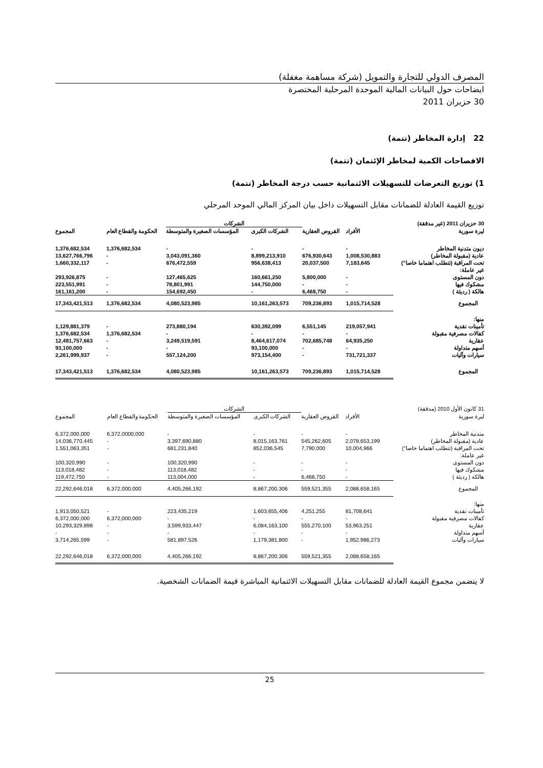المصرف الدولي للتجارة والتمويل (شركة مساهمة مغفلة)
ايضاحات حول البيانات المالية الموحدة المرحلية المختصرة
30 حزيران 2011
22 إدارة المخاطر (تتمة)
الافصاحات الكمية لمخاطر الإئتمان (تتمة)
1) توزيع التعرضات للتسهيلات الائتمانية حسب درجة المخاطر (تتمة)
توزيع القيمة العادلة للضمانات مقابل التسهيلات داخل بيان المركز المالي الموحد المرحلي
| 30 حزيران 2011 (غير مدققة) | | | الشركات | | | |
| ليرة سورية | الأفراد | القروض العقارية | الشركات الكبرى | المؤسسات الصغيرة والمتوسطة | الحكومة والقطاع العام | المجموع |
| ديون متدنية المخاطر | - | - | - | - | 1,376,682,534 | 1,376,682,534 |
| عادية (مقبولة المخاطر) | 1,008,530,883 | 676,930,643 | 8,899,213,910 | 3,043,091,360 | - | 13,627,766,796 |
| تحت المراقبة (تتطلب اهتماما خاصا") | 7,183,645 | 20,037,500 | 956,638,413 | 676,472,559 | - | 1,660,332,117 |
| غير عاملة: | | | | | | |
| دون المستوى | - | 5,800,000 | 160,661,250 | 127,465,625 | - | 293,926,875 |
| مشكوك فيها | - | - | 144,750,000 | 78,801,991 | - | 223,551,991 |
| هالكة ( رديئة ) | - | 6,468,750 | - | 154,692,450 | - | 161,161,200 |
| المجموع | 1,015,714,528 | 709,236,893 | 10,161,263,573 | 4,080,523,985 | 1,376,682,534 | 17,343,421,513 |
| منها: | | | | | | |
| تأمينات نقدية | 219,057,941 | 6,551,145 | 630,392,099 | 273,880,194 | - | 1,129,881,379 |
| كفالات مصرفية مقبولة | - | - | - | - | 1,376,682,534 | 1,376,682,534 |
| عقارية | 64,935,250 | 702,685,748 | 8,464,617,074 | 3,249,519,591 | - | 12,481,757,663 |
| أسهم متداولة | - | - | 93,100,000 | - | - | 93,100,000 |
| سيارات وآليات | 731,721,337 | - | 973,154,400 | 557,124,200 | - | 2,261,999,937 |
| المجموع | 1,015,714,528 | 709,236,893 | 10,161,263,573 | 4,080,523,985 | 1,376,682,534 | 17,343,421,513 |
| 31 كانون الأول 2010 (مدققة) | | | الشركات | | | |
| ليرة سورية | الأفراد | القروض العقارية | الشركات الكبرى | المؤسسات الصغيرة والمتوسطة | الحكومة والقطاع العام | المجموع |
| متدنية المخاطر | - | - | - | - | 6,372,0000,000 | 6,372,000,000 |
| عادية (مقبولة المخاطر) | 2,078,653,199 | 545,262,605 | 8,015,163,761 | 3,397,690,880 | - | 14,036,770,445 |
| تحت المراقبة (تتطلب اهتماما خاصا") | 10,004,966 | 7,790,000 | 852,036,545 | 681,231,840 | - | 1,551,063,351 |
| غير عاملة: | | | | | | |
| دون المستوى | - | - | - | 100,320,990 | - | 100,320,990 |
| مشكوك فيها | - | - | - | 113,018,482 | - | 113,018,482 |
| هالكة ( رديئة ) | - | 6,468,750 | - | 113,004,000 | - | 119,472,750 |
| المجموع | 2,088,658,165 | 559,521,355 | 8,867,200,306 | 4,405,266,192 | 6,372,000,000 | 22,292,646,018 |
| منها: | | | | | | |
| تأمينات نقدية | 81,708,641 | 4,251,255 | 1,603,655,406 | 223,435,219 | - | 1,913,050,521 |
| كفالات مصرفية مقبولة | - | - | - | - | 6,372,000,000 | 6,372,000,000 |
| عقارية | 53,963,251 | 555,270,100 | 6,084,163,100 | 3,599,933,447 | - | 10,293,329,898 |
| أسهم متداولة | - | - | - | - | - | - |
| سيارات وآليات | 1,952,986,273 | - | 1,179,381,800 | 581,897,526 | - | 3,714,265,599 |
| | 2,088,658,165 | 559,521,355 | 8,867,200,306 | 4,405,266,192 | 6,372,000,000 | 22,292,646,018 |
لا يتضمن مجموع القيمة العادلة للضمانات مقابل التسهيلات الائتمانية المباشرة قيمة الضمانات الشخصية.
25